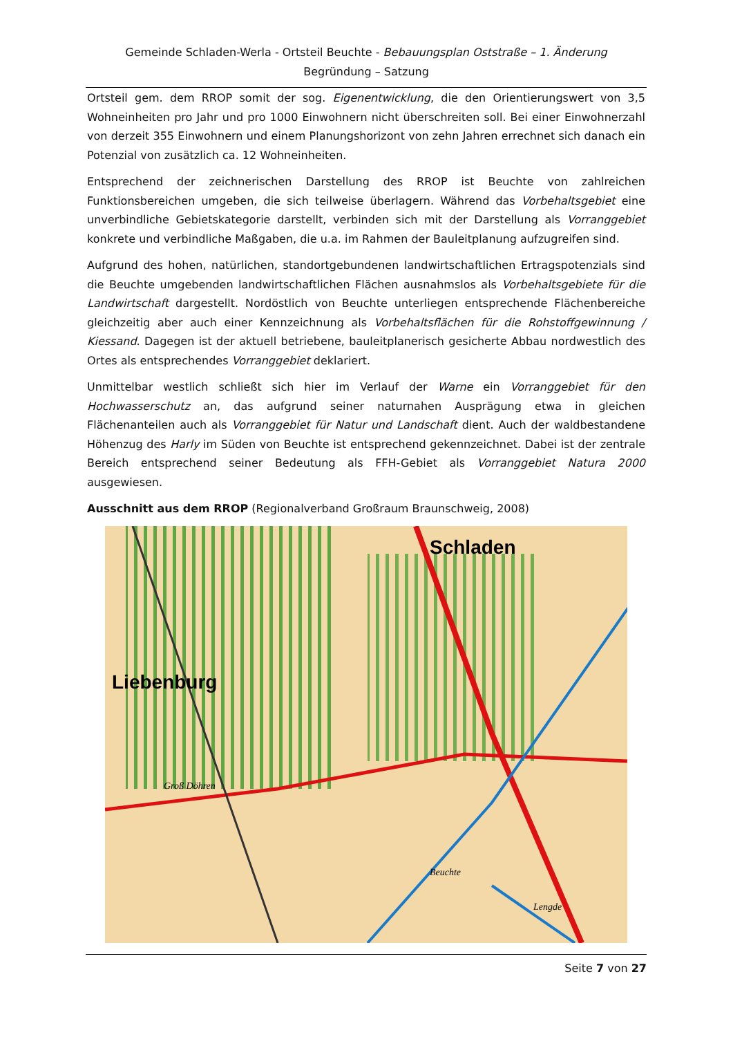Gemeinde Schladen-Werla - Ortsteil Beuchte - Bebauungsplan Oststraße – 1. Änderung
Begründung – Satzung
Ortsteil gem. dem RROP somit der sog. Eigenentwicklung, die den Orientierungswert von 3,5 Wohneinheiten pro Jahr und pro 1000 Einwohnern nicht überschreiten soll. Bei einer Einwohnerzahl von derzeit 355 Einwohnern und einem Planungshorizont von zehn Jahren errechnet sich danach ein Potenzial von zusätzlich ca. 12 Wohneinheiten.
Entsprechend der zeichnerischen Darstellung des RROP ist Beuchte von zahlreichen Funktionsbereichen umgeben, die sich teilweise überlagern. Während das Vorbehaltsgebiet eine unverbindliche Gebietskategorie darstellt, verbinden sich mit der Darstellung als Vorranggebiet konkrete und verbindliche Maßgaben, die u.a. im Rahmen der Bauleitplanung aufzugreifen sind.
Aufgrund des hohen, natürlichen, standortgebundenen landwirtschaftlichen Ertragspotenzials sind die Beuchte umgebenden landwirtschaftlichen Flächen ausnahmslos als Vorbehaltsgebiete für die Landwirtschaft dargestellt. Nordöstlich von Beuchte unterliegen entsprechende Flächenbereiche gleichzeitig aber auch einer Kennzeichnung als Vorbehaltsflächen für die Rohstoffgewinnung / Kiessand. Dagegen ist der aktuell betriebene, bauleitplanerisch gesicherte Abbau nordwestlich des Ortes als entsprechendes Vorranggebiet deklariert.
Unmittelbar westlich schließt sich hier im Verlauf der Warne ein Vorranggebiet für den Hochwasserschutz an, das aufgrund seiner naturnahen Ausprägung etwa in gleichen Flächenanteilen auch als Vorranggebiet für Natur und Landschaft dient. Auch der waldbestandene Höhenzug des Harly im Süden von Beuchte ist entsprechend gekennzeichnet. Dabei ist der zentrale Bereich entsprechend seiner Bedeutung als FFH-Gebiet als Vorranggebiet Natura 2000 ausgewiesen.
Ausschnitt aus dem RROP (Regionalverband Großraum Braunschweig, 2008)
Schladen
Liebenburg
Groß Döhren
Beuchte
Lengde
Seite 7 von 27